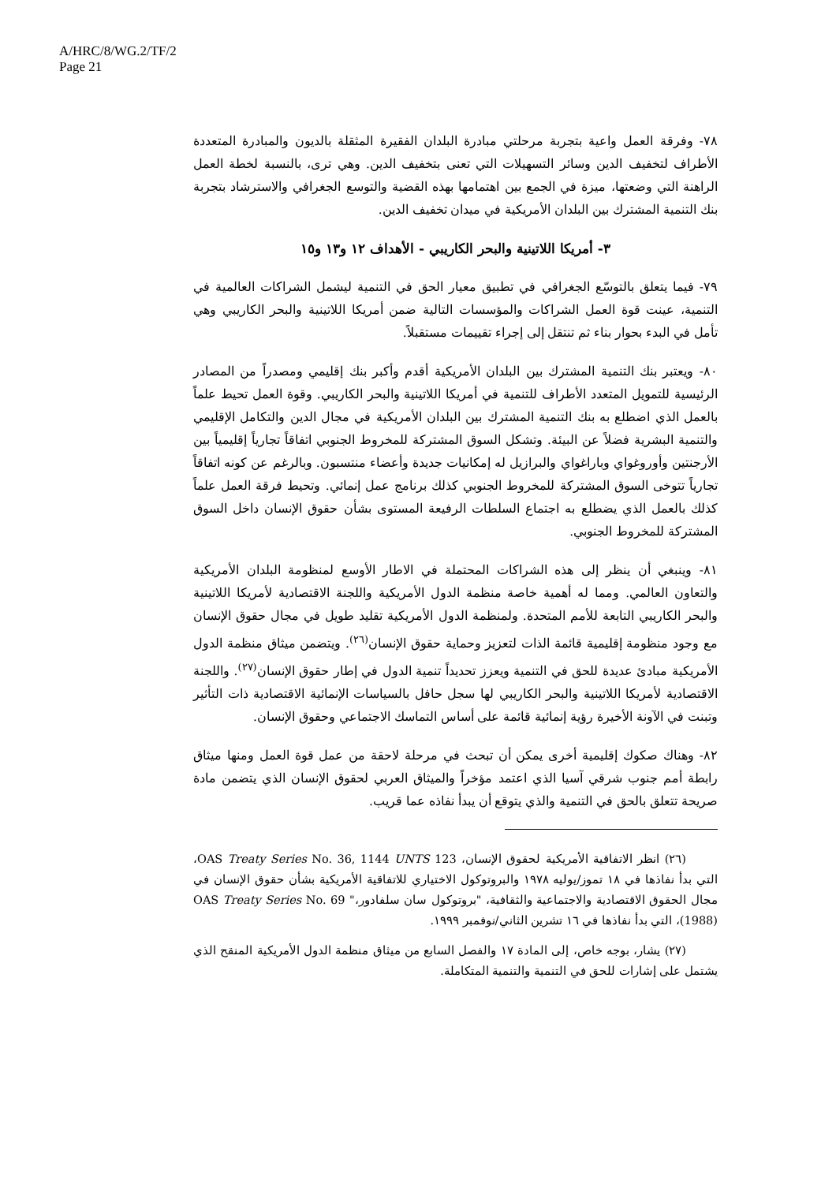A/HRC/8/WG.2/TF/2
Page 21
٧٨- وفرقة العمل واعية بتجربة مرحلتي مبادرة البلدان الفقيرة المثقلة بالديون والمبادرة المتعددة الأطراف لتخفيف الدين وسائر التسهيلات التي تعنى بتخفيف الدين. وهي ترى، بالنسبة لخطة العمل الراهنة التي وضعتها، ميزة في الجمع بين اهتمامها بهذه القضية والتوسع الجغرافي والاسترشاد بتجربة بنك التنمية المشترك بين البلدان الأمريكية في ميدان تخفيف الدين.
٣- أمريكا اللاتينية والبحر الكاريبي - الأهداف ١٢ و١٣ و١٥
٧٩- فيما يتعلق بالتوسّع الجغرافي في تطبيق معيار الحق في التنمية ليشمل الشراكات العالمية في التنمية، عينت قوة العمل الشراكات والمؤسسات التالية ضمن أمريكا اللاتينية والبحر الكاريبي وهي تأمل في البدء بحوار بناء ثم تنتقل إلى إجراء تقييمات مستقبلاً.
٨٠- ويعتبر بنك التنمية المشترك بين البلدان الأمريكية أقدم وأكبر بنك إقليمي ومصدراً من المصادر الرئيسية للتمويل المتعدد الأطراف للتنمية في أمريكا اللاتينية والبحر الكاريبي. وقوة العمل تحيط علماً بالعمل الذي اضطلع به بنك التنمية المشترك بين البلدان الأمريكية في مجال الدين والتكامل الإقليمي والتنمية البشرية فضلاً عن البيئة. وتشكل السوق المشتركة للمخروط الجنوبي اتفاقاً تجارياً إقليمياً بين الأرجنتين وأوروغواي وباراغواي والبرازيل له إمكانيات جديدة وأعضاء منتسبون. وبالرغم عن كونه اتفاقاً تجارياً تتوخى السوق المشتركة للمخروط الجنوبي كذلك برنامج عمل إنمائي. وتحيط فرقة العمل علماً كذلك بالعمل الذي يضطلع به اجتماع السلطات الرفيعة المستوى بشأن حقوق الإنسان داخل السوق المشتركة للمخروط الجنوبي.
٨١- وينبغي أن ينظر إلى هذه الشراكات المحتملة في الاطار الأوسع لمنظومة البلدان الأمريكية والتعاون العالمي. ومما له أهمية خاصة منظمة الدول الأمريكية واللجنة الاقتصادية لأمريكا اللاتينية والبحر الكاريبي التابعة للأمم المتحدة. ولمنظمة الدول الأمريكية تقليد طويل في مجال حقوق الإنسان مع وجود منظومة إقليمية قائمة الذات لتعزيز وحماية حقوق الإنسان<sup>(٢٦)</sup>. ويتضمن ميثاق منظمة الدول الأمريكية مبادئ عديدة للحق في التنمية ويعزز تحديداً تنمية الدول في إطار حقوق الإنسان<sup>(٢٧)</sup>. واللجنة الاقتصادية لأمريكا اللاتينية والبحر الكاريبي لها سجل حافل بالسياسات الإنمائية الاقتصادية ذات التأثير وتبنت في الآونة الأخيرة رؤية إنمائية قائمة على أساس التماسك الاجتماعي وحقوق الإنسان.
٨٢- وهناك صكوك إقليمية أخرى يمكن أن تبحث في مرحلة لاحقة من عمل قوة العمل ومنها ميثاق رابطة أمم جنوب شرقي آسيا الذي اعتمد مؤخراً والميثاق العربي لحقوق الإنسان الذي يتضمن مادة صريحة تتعلق بالحق في التنمية والذي يتوقع أن يبدأ نفاذه عما قريب.
(٢٦) انظر الاتفاقية الأمريكية لحقوق الإنسان، OAS Treaty Series No. 36, 1144 UNTS 123، التي بدأ نفاذها في ١٨ تموز/يوليه ١٩٧٨ والبروتوكول الاختياري للاتفاقية الأمريكية بشأن حقوق الإنسان في مجال الحقوق الاقتصادية والاجتماعية والثقافية، "بروتوكول سان سلفادور،" OAS Treaty Series No. 69 (1988)، التي بدأ نفاذها في ١٦ تشرين الثاني/نوفمبر ١٩٩٩.
(٢٧) يشار، بوجه خاص، إلى المادة ١٧ والفصل السابع من ميثاق منظمة الدول الأمريكية المنقح الذي يشتمل على إشارات للحق في التنمية والتنمية المتكاملة.